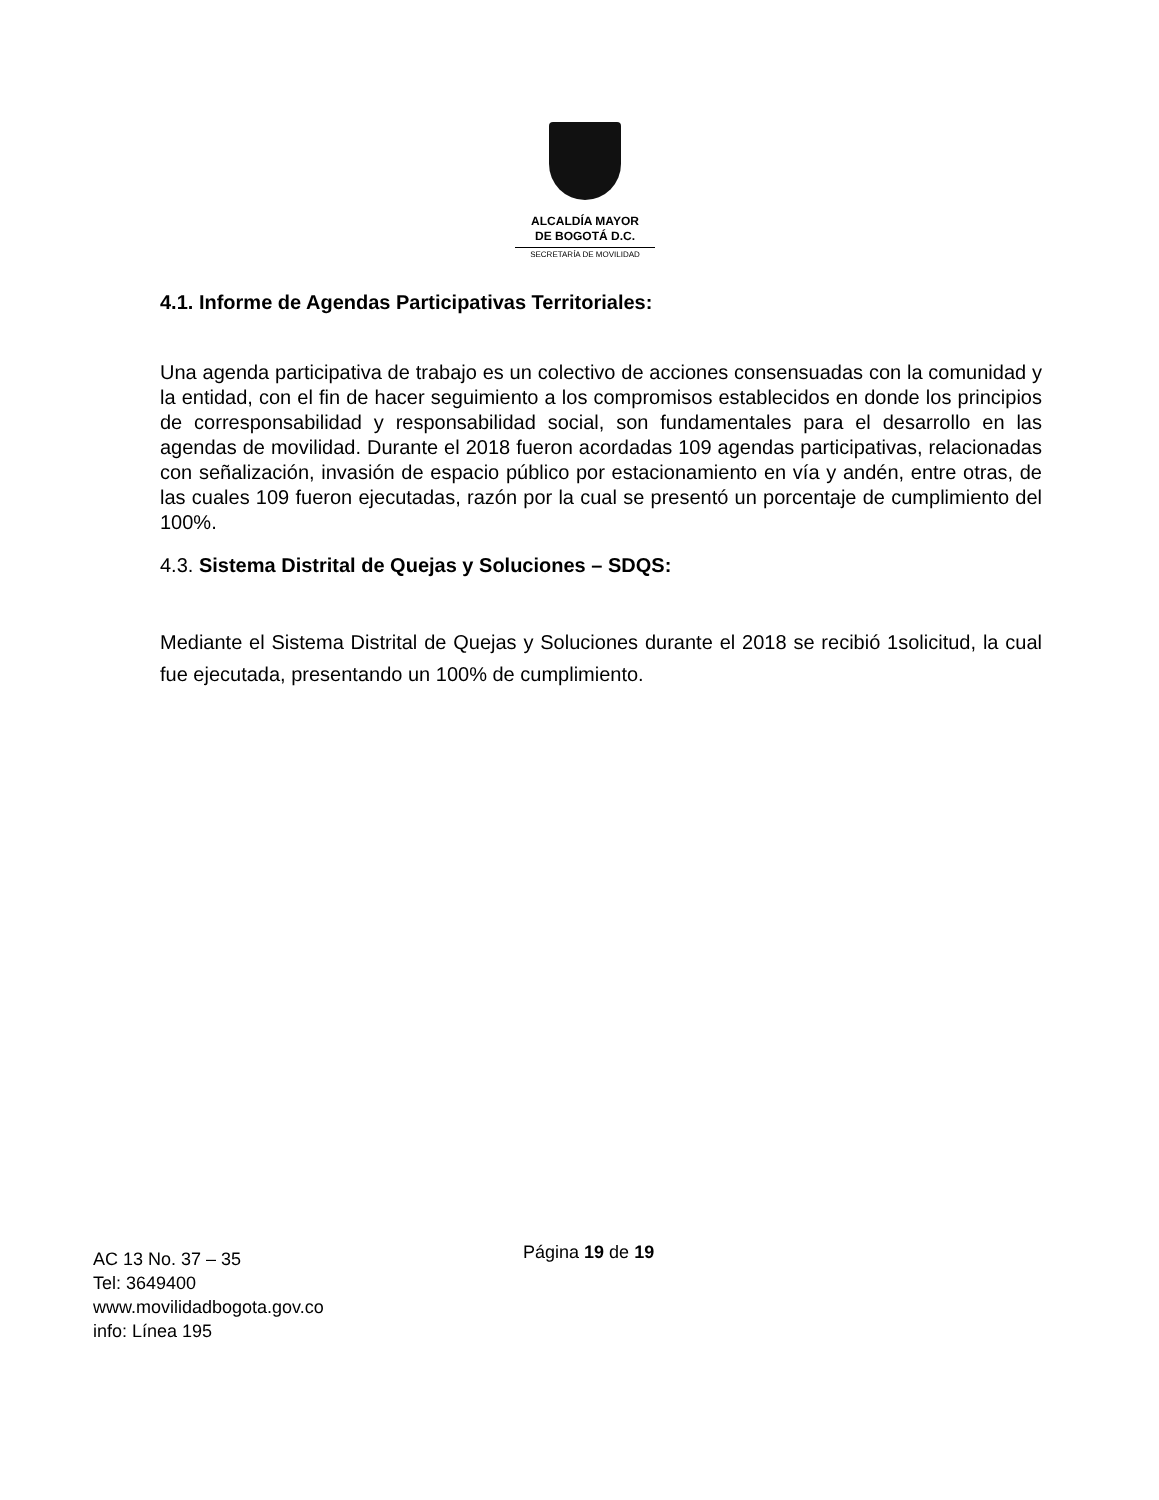ALCALDÍA MAYOR
DE BOGOTÁ D.C.
SECRETARÍA DE MOVILIDAD
4.1. Informe de Agendas Participativas Territoriales:
Una agenda participativa de trabajo es un colectivo de acciones consensuadas con la comunidad y la entidad, con el fin de hacer seguimiento a los compromisos establecidos en donde los principios de corresponsabilidad y responsabilidad social, son fundamentales para el desarrollo en las agendas de movilidad. Durante el 2018 fueron acordadas 109 agendas participativas, relacionadas con señalización, invasión de espacio público por estacionamiento en vía y andén, entre otras, de las cuales 109 fueron ejecutadas, razón por la cual se presentó un porcentaje de cumplimiento del 100%.
4.3. Sistema Distrital de Quejas y Soluciones – SDQS:
Mediante el Sistema Distrital de Quejas y Soluciones durante el 2018 se recibió 1solicitud, la cual fue ejecutada, presentando un 100% de cumplimiento.
Página 19 de 19
AC 13 No. 37 – 35
Tel: 3649400
www.movilidadbogota.gov.co
info: Línea 195